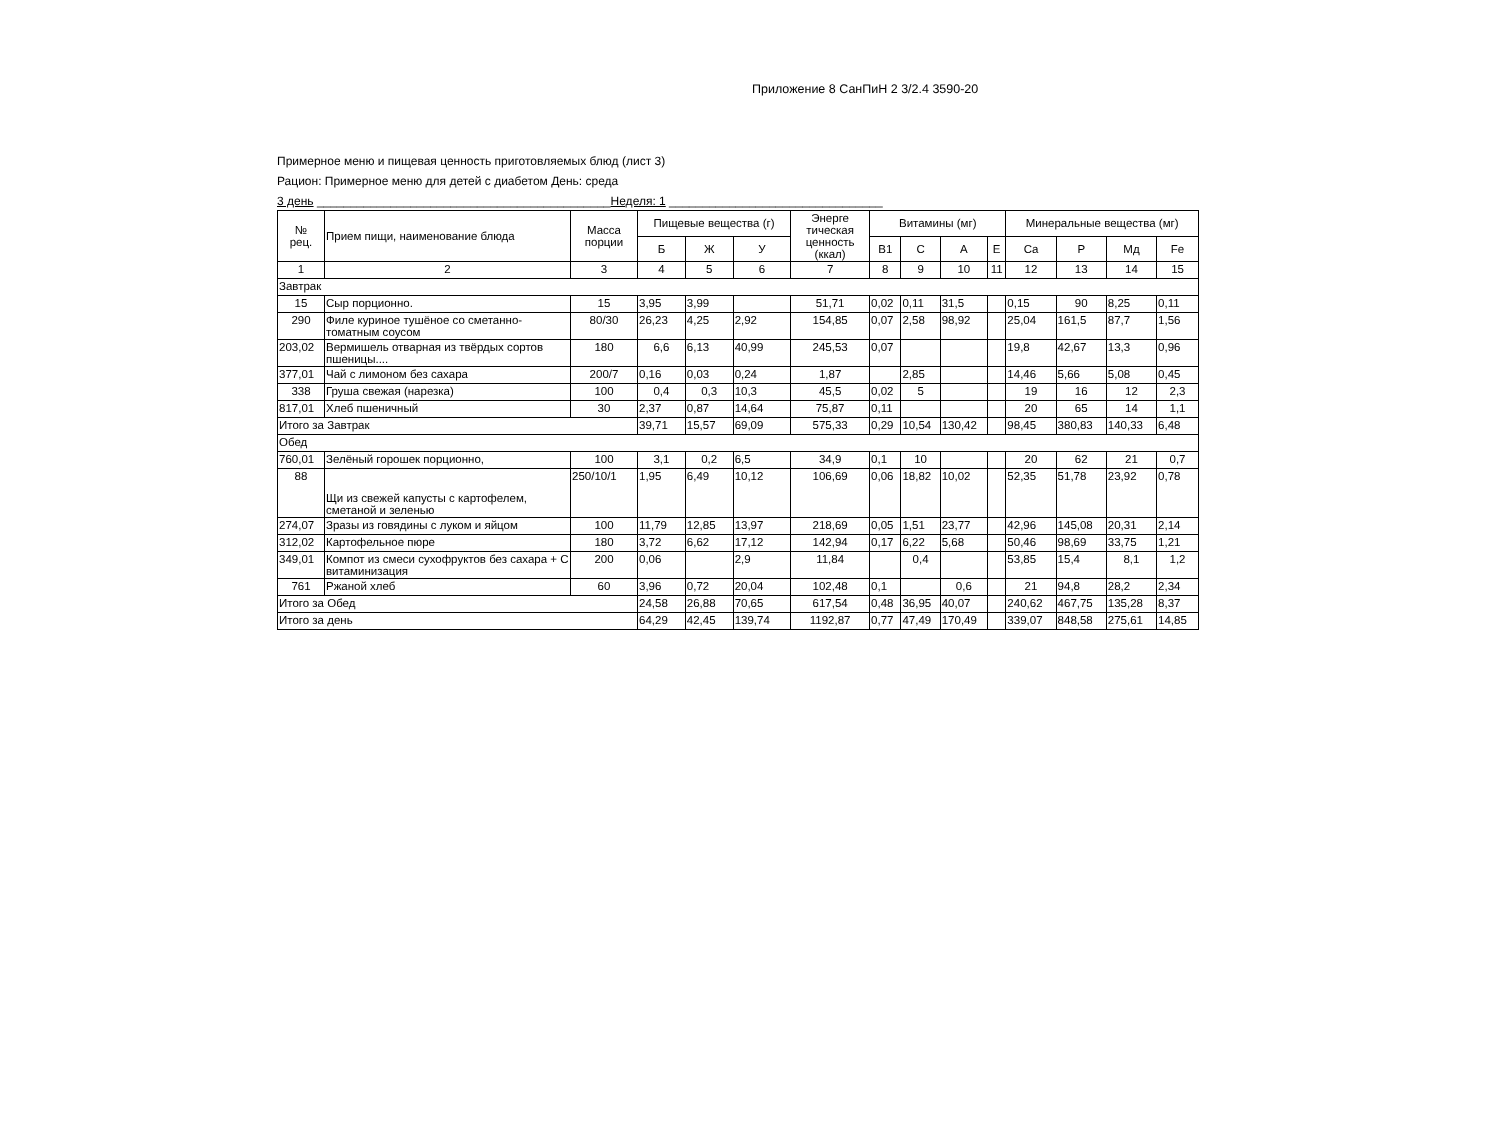Приложение 8 СанПиН 2 3/2.4 3590-20
Примерное меню и пищевая ценность приготовляемых блюд (лист 3)
Рацион: Примерное меню для детей с диабетом День: среда
3 день ____________________________________________Неделя: 1 ________________________________
| № рец. | Прием пищи, наименование блюда | Масса порции | Пищевые вещества (г) | | | Энерге тическая ценность (ккал) | Витамины (мг) | | | | Минеральные вещества (мг) | | | |
| --- | --- | --- | --- | --- | --- | --- | --- | --- | --- | --- | --- | --- | --- | --- |
| | | | Б | Ж | У | | В1 | С | А | Е | Ca | P | Мд | Fe |
| 1 | 2 | 3 | 4 | 5 | 6 | 7 | 8 | 9 | 10 | 11 | 12 | 13 | 14 | 15 |
| Завтрак | | | | | | | | | | | | | | |
| 15 | Сыр порционно. | 15 | 3,95 | 3,99 | | 51,71 | 0,02 | 0,11 | 31,5 | | 0,15 | 90 | 8,25 | 0,11 |
| 290 | Филе куриное тушёное со сметанно-томатным соусом | 80/30 | 26,23 | 4,25 | 2,92 | 154,85 | 0,07 | 2,58 | 98,92 | | 25,04 | 161,5 | 87,7 | 1,56 |
| 203,02 | Вермишель отварная из твёрдых сортов пшеницы.... | 180 | 6,6 | 6,13 | 40,99 | 245,53 | 0,07 | | | | 19,8 | 42,67 | 13,3 | 0,96 |
| 377,01 | Чай с лимоном без сахара | 200/7 | 0,16 | 0,03 | 0,24 | 1,87 | | 2,85 | | | 14,46 | 5,66 | 5,08 | 0,45 |
| 338 | Груша свежая (нарезка) | 100 | 0,4 | 0,3 | 10,3 | 45,5 | 0,02 | 5 | | | 19 | 16 | 12 | 2,3 |
| 817,01 | Хлеб пшеничный | 30 | 2,37 | 0,87 | 14,64 | 75,87 | 0,11 | | | | 20 | 65 | 14 | 1,1 |
| Итого за Завтрак | | | 39,71 | 15,57 | 69,09 | 575,33 | 0,29 | 10,54 | 130,42 | | 98,45 | 380,83 | 140,33 | 6,48 |
| Обед | | | | | | | | | | | | | | |
| 760,01 | Зелёный горошек порционно, | 100 | 3,1 | 0,2 | 6,5 | 34,9 | 0,1 | 10 | | | 20 | 62 | 21 | 0,7 |
| 88 | Щи из свежей капусты с картофелем, сметаной и зеленью | 250/10/1 | 1,95 | 6,49 | 10,12 | 106,69 | 0,06 | 18,82 | 10,02 | | 52,35 | 51,78 | 23,92 | 0,78 |
| 274,07 | Зразы из говядины с луком и яйцом | 100 | 11,79 | 12,85 | 13,97 | 218,69 | 0,05 | 1,51 | 23,77 | | 42,96 | 145,08 | 20,31 | 2,14 |
| 312,02 | Картофельное пюре | 180 | 3,72 | 6,62 | 17,12 | 142,94 | 0,17 | 6,22 | 5,68 | | 50,46 | 98,69 | 33,75 | 1,21 |
| 349,01 | Компот из смеси сухофруктов без сахара + С витаминизация | 200 | 0,06 | | 2,9 | 11,84 | | 0,4 | | | 53,85 | 15,4 | 8,1 | 1,2 |
| 761 | Ржаной хлеб | 60 | 3,96 | 0,72 | 20,04 | 102,48 | 0,1 | | 0,6 | | 21 | 94,8 | 28,2 | 2,34 |
| Итого за Обед | | | 24,58 | 26,88 | 70,65 | 617,54 | 0,48 | 36,95 | 40,07 | | 240,62 | 467,75 | 135,28 | 8,37 |
| Итого за день | | | 64,29 | 42,45 | 139,74 | 1192,87 | 0,77 | 47,49 | 170,49 | | 339,07 | 848,58 | 275,61 | 14,85 |